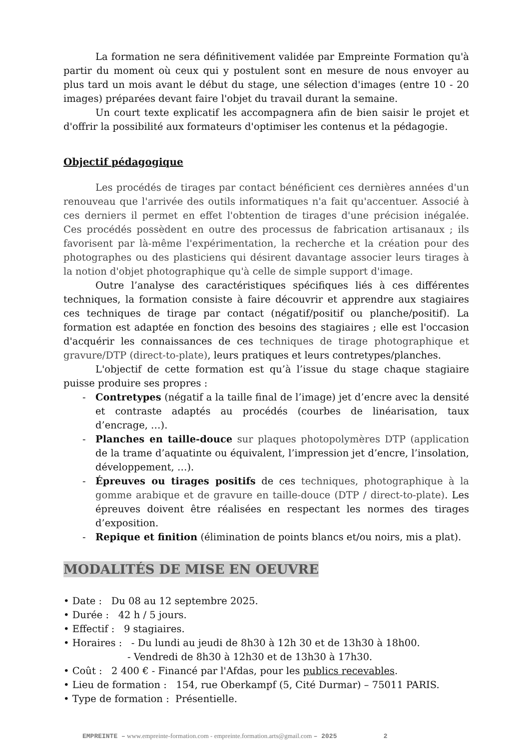La formation ne sera définitivement validée par Empreinte Formation qu'à partir du moment où ceux qui y postulent sont en mesure de nous envoyer au plus tard un mois avant le début du stage, une sélection d'images (entre 10 - 20 images) préparées devant faire l'objet du travail durant la semaine.
Un court texte explicatif les accompagnera afin de bien saisir le projet et d'offrir la possibilité aux formateurs d'optimiser les contenus et la pédagogie.
Objectif pédagogique
Les procédés de tirages par contact bénéficient ces dernières années d'un renouveau que l'arrivée des outils informatiques n'a fait qu'accentuer. Associé à ces derniers il permet en effet l'obtention de tirages d'une précision inégalée. Ces procédés possèdent en outre des processus de fabrication artisanaux ; ils favorisent par là-même l'expérimentation, la recherche et la création pour des photographes ou des plasticiens qui désirent davantage associer leurs tirages à la notion d'objet photographique qu'à celle de simple support d'image.
Outre l’analyse des caractéristiques spécifiques liés à ces différentes techniques, la formation consiste à faire découvrir et apprendre aux stagiaires ces techniques de tirage par contact (négatif/positif ou planche/positif). La formation est adaptée en fonction des besoins des stagiaires ; elle est l'occasion d'acquérir les connaissances de ces techniques de tirage photographique et gravure/DTP (direct-to-plate), leurs pratiques et leurs contretypes/planches.
L'objectif de cette formation est qu’à l’issue du stage chaque stagiaire puisse produire ses propres :
- Contretypes (négatif a la taille final de l’image) jet d’encre avec la densité et contraste adaptés au procédés (courbes de linéarisation, taux d’encrage, …).
- Planches en taille-douce sur plaques photopolymères DTP (application de la trame d’aquatinte ou équivalent, l’impression jet d’encre, l’insolation, développement, …).
- Épreuves ou tirages positifs de ces techniques, photographique à la gomme arabique et de gravure en taille-douce (DTP / direct-to-plate). Les épreuves doivent être réalisées en respectant les normes des tirages d’exposition.
- Repique et finition (élimination de points blancs et/ou noirs, mis a plat).
MODALITÉS DE MISE EN OEUVRE
• Date : Du 08 au 12 septembre 2025.
• Durée : 42 h / 5 jours.
• Effectif : 9 stagiaires.
• Horaires : - Du lundi au jeudi de 8h30 à 12h 30 et de 13h30 à 18h00.
- Vendredi de 8h30 à 12h30 et de 13h30 à 17h30.
• Coût : 2 400 € - Financé par l'Afdas, pour les publics recevables.
• Lieu de formation : 154, rue Oberkampf (5, Cité Durmar) – 75011 PARIS.
• Type de formation : Présentielle.
EMPREINTE – www.empreinte-formation.com - empreinte.formation.arts@gmail.com – 2025 2